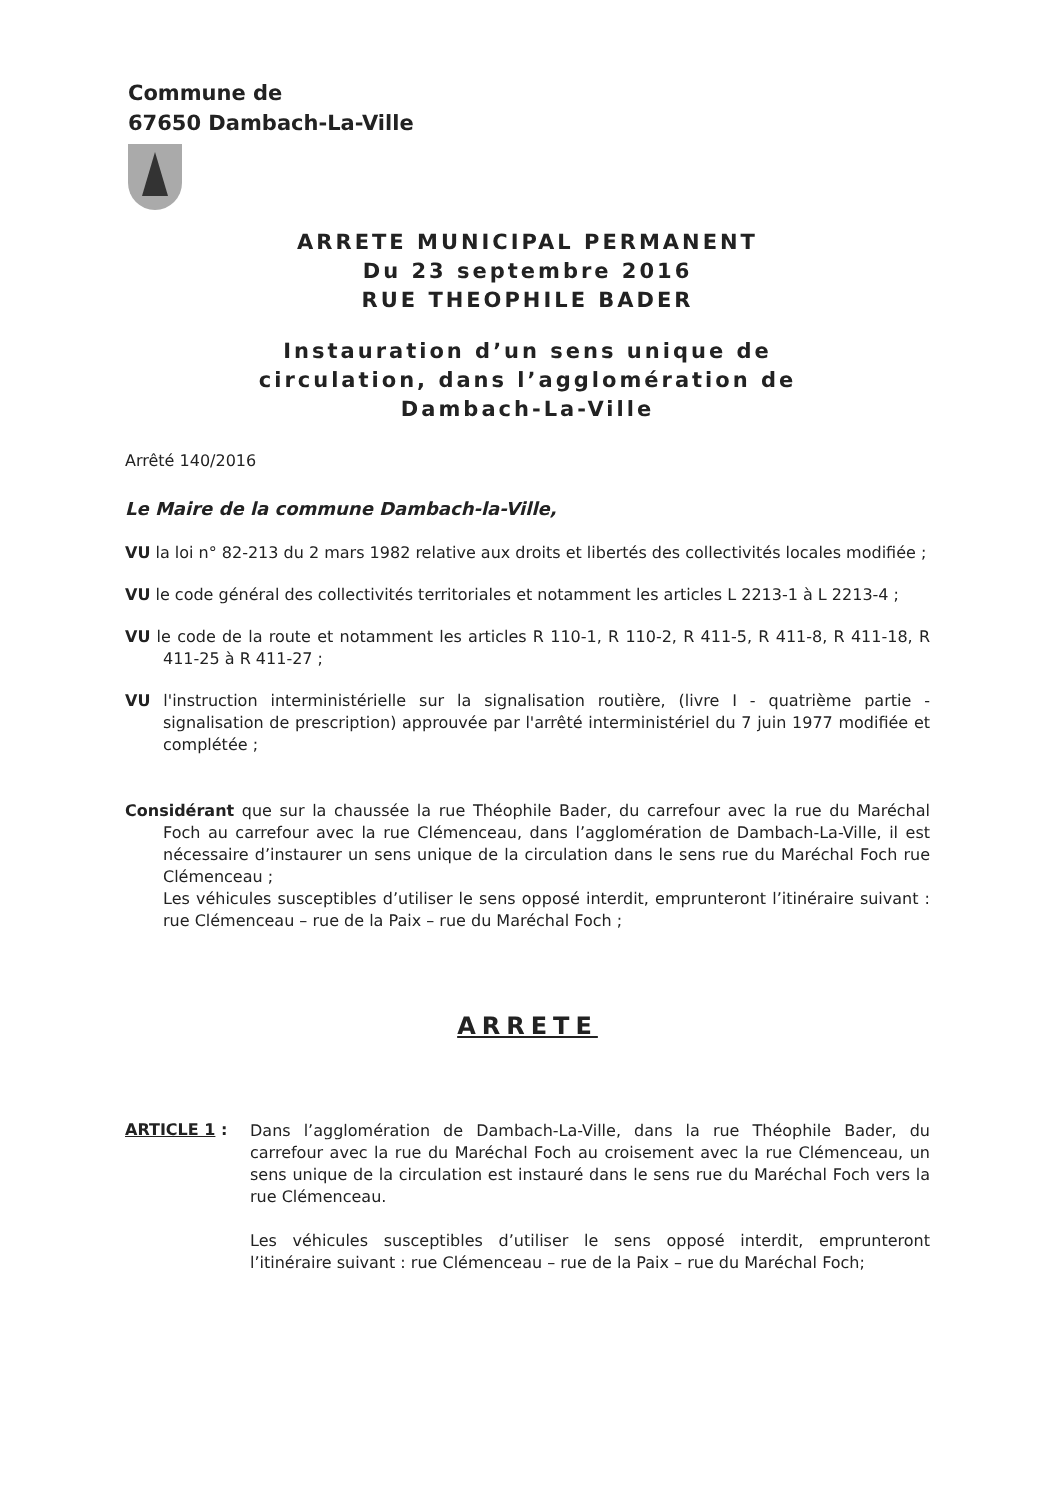Commune de
67650 Dambach-La-Ville
ARRETE MUNICIPAL PERMANENT
Du 23 septembre 2016
RUE THEOPHILE BADER
Instauration d’un sens unique de
circulation, dans l’agglomération de
Dambach-La-Ville
Arrêté 140/2016
Le Maire de la commune Dambach-la-Ville,
VU la loi n° 82-213 du 2 mars 1982 relative aux droits et libertés des collectivités locales modifiée ;
VU le code général des collectivités territoriales et notamment les articles L 2213-1 à L 2213-4 ;
VU le code de la route et notamment les articles R 110-1, R 110-2, R 411-5, R 411-8, R 411-18, R 411-25 à R 411-27 ;
VU l'instruction interministérielle sur la signalisation routière, (livre I - quatrième partie - signalisation de prescription) approuvée par l'arrêté interministériel du 7 juin 1977 modifiée et complétée ;
Considérant que sur la chaussée la rue Théophile Bader, du carrefour avec la rue du Maréchal Foch au carrefour avec la rue Clémenceau, dans l’agglomération de Dambach-La-Ville, il est nécessaire d’instaurer un sens unique de la circulation dans le sens rue du Maréchal Foch rue Clémenceau ;
Les véhicules susceptibles d’utiliser le sens opposé interdit, emprunteront l’itinéraire suivant : rue Clémenceau – rue de la Paix – rue du Maréchal Foch ;
ARRETE
ARTICLE 1 :
Dans l’agglomération de Dambach-La-Ville, dans la rue Théophile Bader, du carrefour avec la rue du Maréchal Foch au croisement avec la rue Clémenceau, un sens unique de la circulation est instauré dans le sens rue du Maréchal Foch vers la rue Clémenceau.
Les véhicules susceptibles d’utiliser le sens opposé interdit, emprunteront l’itinéraire suivant : rue Clémenceau – rue de la Paix – rue du Maréchal Foch;